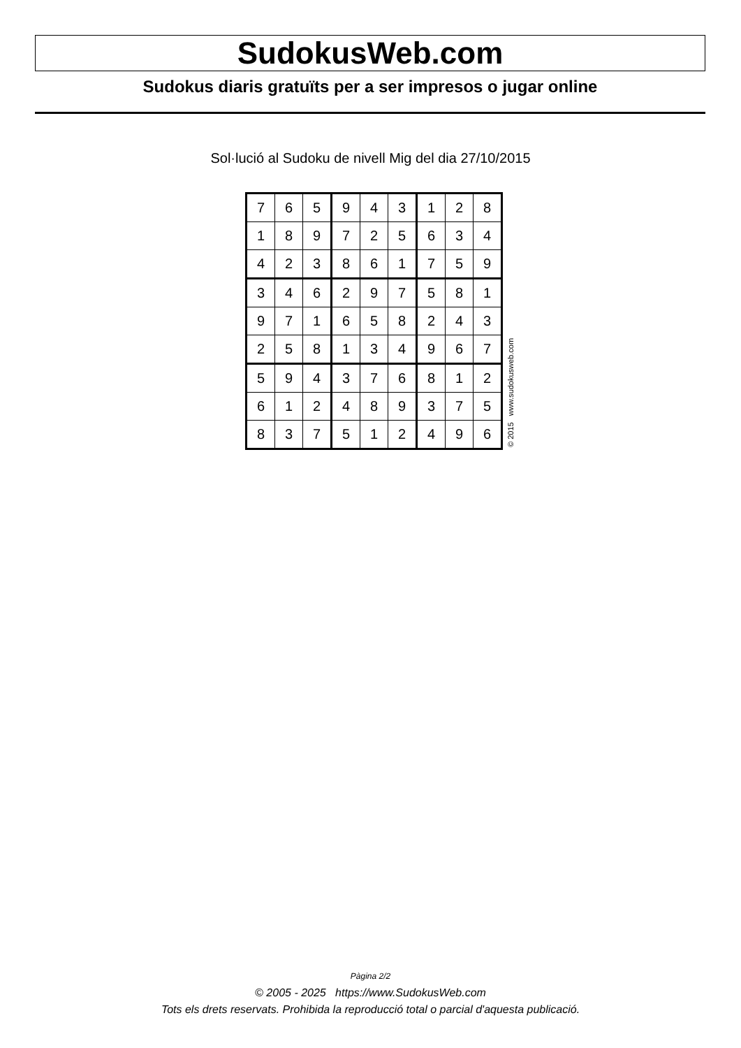SudokusWeb.com
Sudokus diaris gratuïts per a ser impresos o jugar online
Sol·lució al Sudoku de nivell Mig del dia 27/10/2015
| 7 | 6 | 5 | 9 | 4 | 3 | 1 | 2 | 8 |
| 1 | 8 | 9 | 7 | 2 | 5 | 6 | 3 | 4 |
| 4 | 2 | 3 | 8 | 6 | 1 | 7 | 5 | 9 |
| 3 | 4 | 6 | 2 | 9 | 7 | 5 | 8 | 1 |
| 9 | 7 | 1 | 6 | 5 | 8 | 2 | 4 | 3 |
| 2 | 5 | 8 | 1 | 3 | 4 | 9 | 6 | 7 |
| 5 | 9 | 4 | 3 | 7 | 6 | 8 | 1 | 2 |
| 6 | 1 | 2 | 4 | 8 | 9 | 3 | 7 | 5 |
| 8 | 3 | 7 | 5 | 1 | 2 | 4 | 9 | 6 |
© 2015 www.sudokusweb.com
Pàgina 2/2
© 2005 - 2025 https://www.SudokusWeb.com
Tots els drets reservats. Prohibida la reproducció total o parcial d'aquesta publicació.